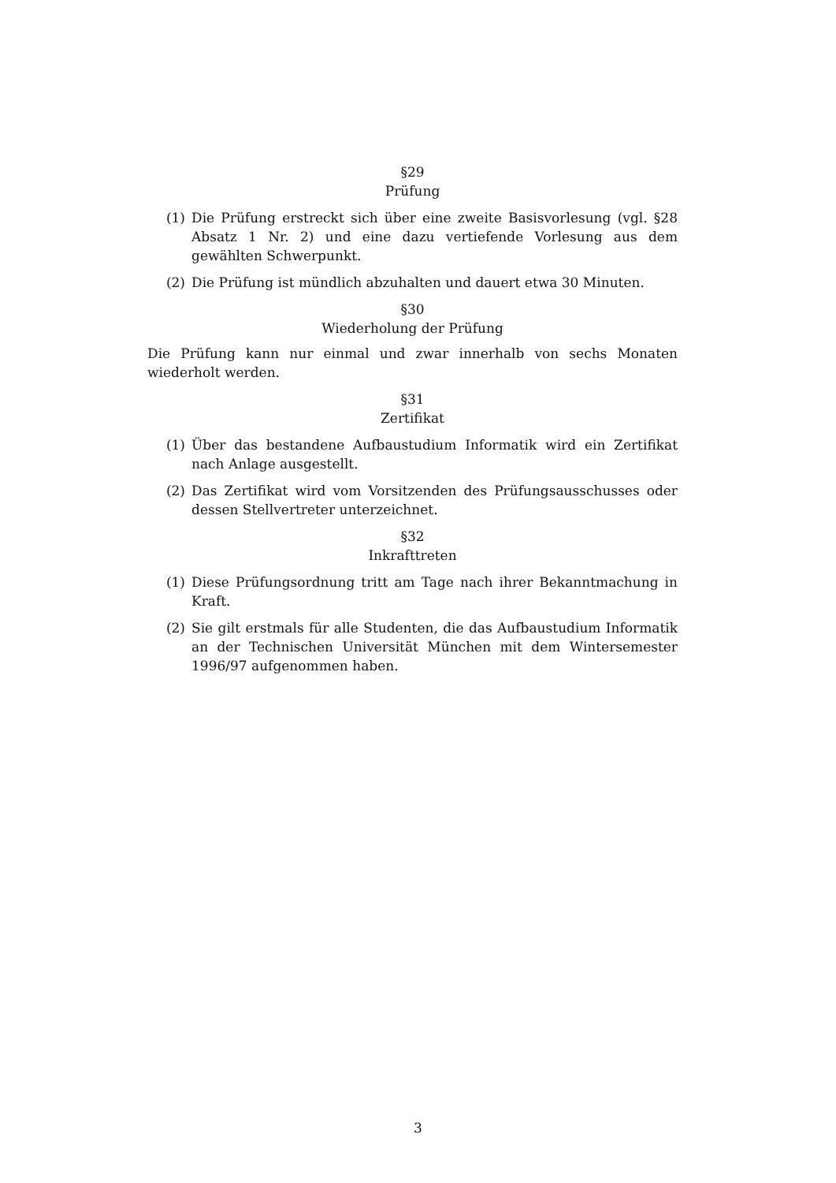§29
Prüfung
(1) Die Prüfung erstreckt sich über eine zweite Basisvorlesung (vgl. §28 Absatz 1 Nr. 2) und eine dazu vertiefende Vorlesung aus dem gewählten Schwerpunkt.
(2) Die Prüfung ist mündlich abzuhalten und dauert etwa 30 Minuten.
§30
Wiederholung der Prüfung
Die Prüfung kann nur einmal und zwar innerhalb von sechs Monaten wiederholt werden.
§31
Zertifikat
(1) Über das bestandene Aufbaustudium Informatik wird ein Zertifikat nach Anlage ausgestellt.
(2) Das Zertifikat wird vom Vorsitzenden des Prüfungsausschusses oder dessen Stellvertreter unterzeichnet.
§32
Inkrafttreten
(1) Diese Prüfungsordnung tritt am Tage nach ihrer Bekanntmachung in Kraft.
(2) Sie gilt erstmals für alle Studenten, die das Aufbaustudium Informatik an der Technischen Universität München mit dem Wintersemester 1996/97 aufgenommen haben.
3